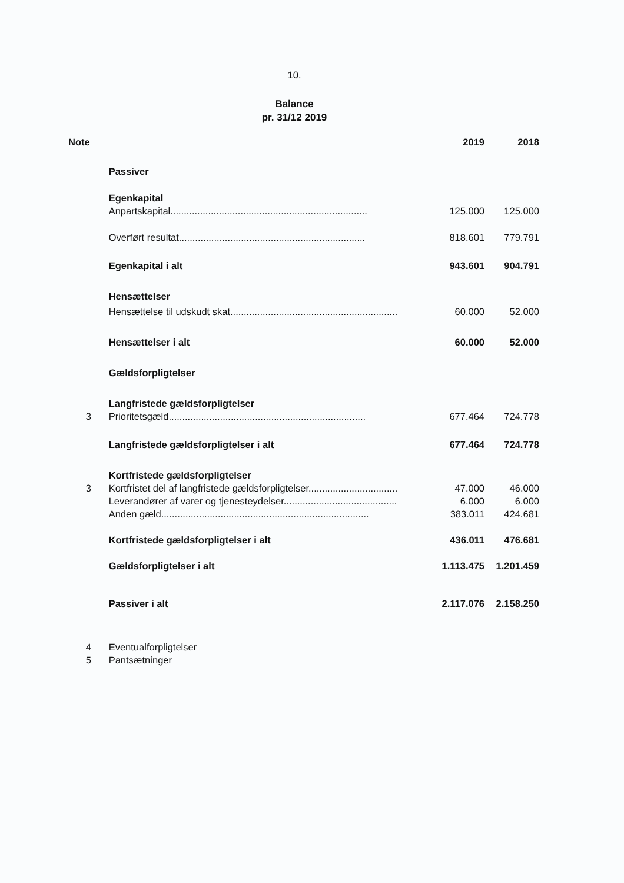10.
Balance
pr. 31/12 2019
| Note | | 2019 | 2018 |
| | Passiver | | |
| | Egenkapital | | |
| | Anpartskapital......................................................................... | 125.000 | 125.000 |
| | Overført resultat..................................................................... | 818.601 | 779.791 |
| | Egenkapital i alt | 943.601 | 904.791 |
| | Hensættelser | | |
| | Hensættelse til udskudt skat.............................................................. | 60.000 | 52.000 |
| | Hensættelser i alt | 60.000 | 52.000 |
| | Gældsforpligtelser | | |
| | Langfristede gældsforpligtelser | | |
| 3 | Prioritetsgæld......................................................................... | 677.464 | 724.778 |
| | Langfristede gældsforpligtelser i alt | 677.464 | 724.778 |
| | Kortfristede gældsforpligtelser | | |
| 3 | Kortfristet del af langfristede gældsforpligtelser................................. | 47.000 | 46.000 |
| | Leverandører af varer og tjenesteydelser.......................................... | 6.000 | 6.000 |
| | Anden gæld............................................................................. | 383.011 | 424.681 |
| | Kortfristede gældsforpligtelser i alt | 436.011 | 476.681 |
| | Gældsforpligtelser i alt | 1.113.475 | 1.201.459 |
| | Passiver i alt | 2.117.076 | 2.158.250 |
| 4 | Eventualforpligtelser | | |
| 5 | Pantsætninger | | |